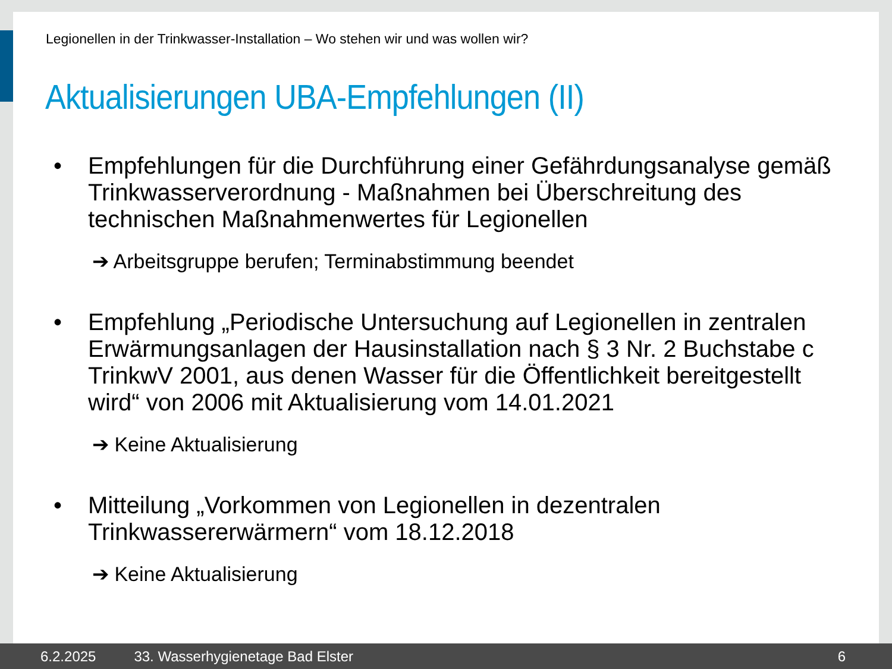Legionellen in der Trinkwasser-Installation – Wo stehen wir und was wollen wir?
Aktualisierungen UBA-Empfehlungen (II)
• Empfehlungen für die Durchführung einer Gefährdungsanalyse gemäß Trinkwasserverordnung - Maßnahmen bei Überschreitung des technischen Maßnahmenwertes für Legionellen
➔ Arbeitsgruppe berufen; Terminabstimmung beendet
• Empfehlung „Periodische Untersuchung auf Legionellen in zentralen Erwärmungsanlagen der Hausinstallation nach § 3 Nr. 2 Buchstabe c TrinkwV 2001, aus denen Wasser für die Öffentlichkeit bereitgestellt wird“ von 2006 mit Aktualisierung vom 14.01.2021
➔ Keine Aktualisierung
• Mitteilung „Vorkommen von Legionellen in dezentralen Trinkwassererwärmern“ vom 18.12.2018
➔ Keine Aktualisierung
6.2.2025 33. Wasserhygienetage Bad Elster 6